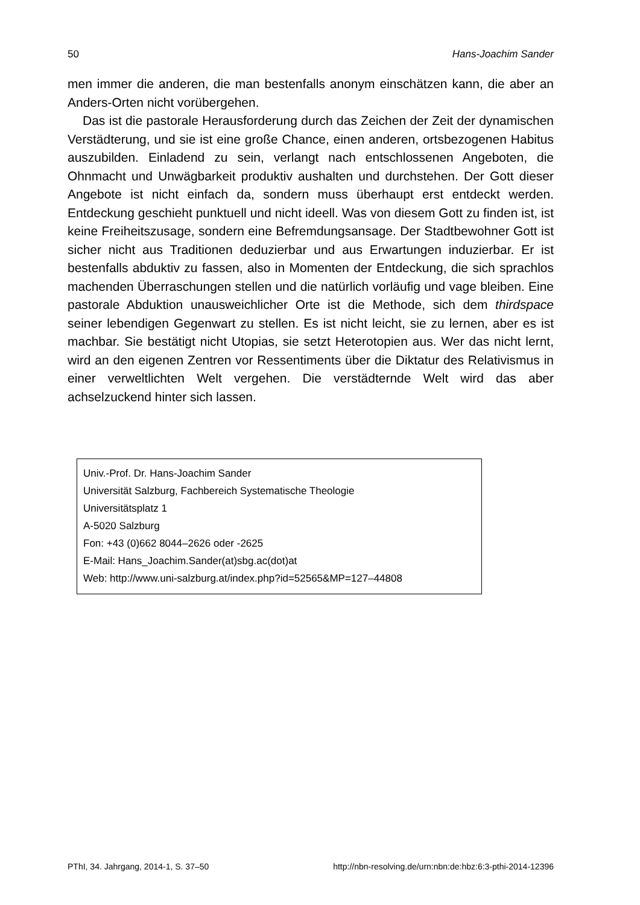50 Hans-Joachim Sander
men immer die anderen, die man bestenfalls anonym einschätzen kann, die aber an Anders-Orten nicht vorübergehen.
Das ist die pastorale Herausforderung durch das Zeichen der Zeit der dynamischen Verstädterung, und sie ist eine große Chance, einen anderen, ortsbezogenen Habitus auszubilden. Einladend zu sein, verlangt nach entschlossenen Angeboten, die Ohnmacht und Unwägbarkeit produktiv aushalten und durchstehen. Der Gott dieser Angebote ist nicht einfach da, sondern muss überhaupt erst entdeckt werden. Entdeckung geschieht punktuell und nicht ideell. Was von diesem Gott zu finden ist, ist keine Freiheitszusage, sondern eine Befremdungsansage. Der Stadtbewohner Gott ist sicher nicht aus Traditionen deduzierbar und aus Erwartungen induzierbar. Er ist bestenfalls abduktiv zu fassen, also in Momenten der Entdeckung, die sich sprachlos machenden Überraschungen stellen und die natürlich vorläufig und vage bleiben. Eine pastorale Abduktion unausweichlicher Orte ist die Methode, sich dem thirdspace seiner lebendigen Gegenwart zu stellen. Es ist nicht leicht, sie zu lernen, aber es ist machbar. Sie bestätigt nicht Utopias, sie setzt Heterotopien aus. Wer das nicht lernt, wird an den eigenen Zentren vor Ressentiments über die Diktatur des Relativismus in einer verweltlichten Welt vergehen. Die verstädternde Welt wird das aber achselzuckend hinter sich lassen.
Univ.-Prof. Dr. Hans-Joachim Sander
Universität Salzburg, Fachbereich Systematische Theologie
Universitätsplatz 1
A-5020 Salzburg
Fon: +43 (0)662 8044–2626 oder -2625
E-Mail: Hans_Joachim.Sander(at)sbg.ac(dot)at
Web: http://www.uni-salzburg.at/index.php?id=52565&MP=127–44808
PThI, 34. Jahrgang, 2014-1, S. 37–50 http://nbn-resolving.de/urn:nbn:de:hbz:6:3-pthi-2014-12396